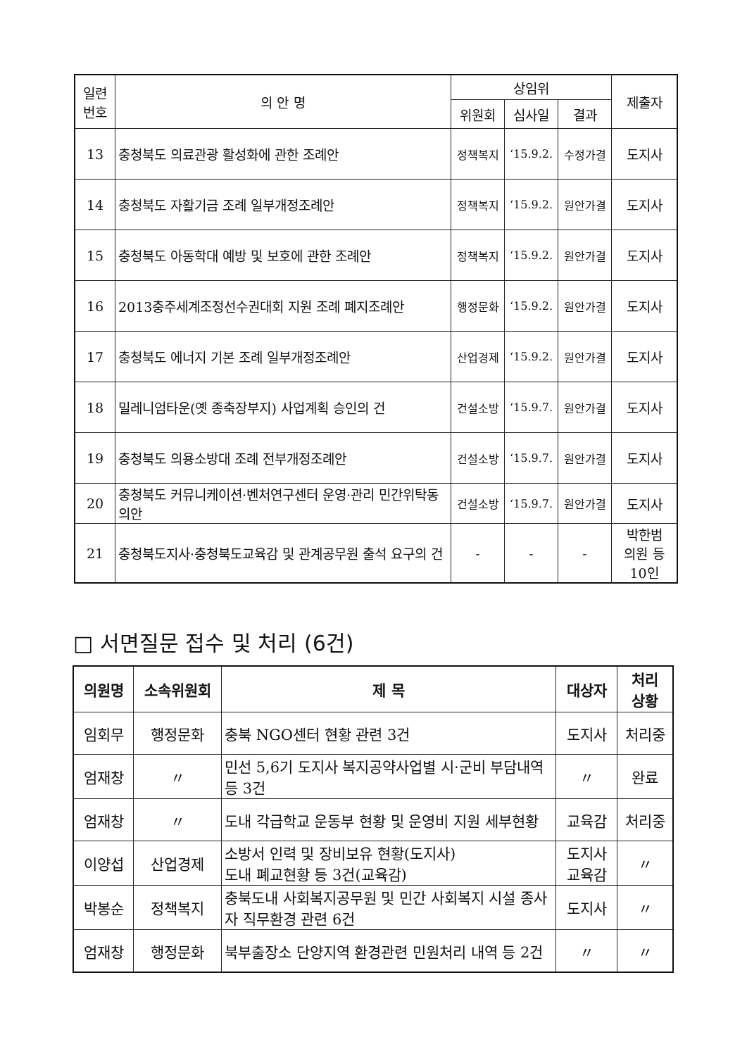| 일련 번호 | 의 안 명 | 상임위 | | | 제출자 |
| --- | --- | --- | --- | --- | --- |
| | | 위원회 | 심사일 | 결과 | |
| 13 | 충청북도 의료관광 활성화에 관한 조례안 | 정책복지 | ‘15.9.2. | 수정가결 | 도지사 |
| 14 | 충청북도 자활기금 조례 일부개정조례안 | 정책복지 | ‘15.9.2. | 원안가결 | 도지사 |
| 15 | 충청북도 아동학대 예방 및 보호에 관한 조례안 | 정책복지 | ‘15.9.2. | 원안가결 | 도지사 |
| 16 | 2013충주세계조정선수권대회 지원 조례 폐지조례안 | 행정문화 | ‘15.9.2. | 원안가결 | 도지사 |
| 17 | 충청북도 에너지 기본 조례 일부개정조례안 | 산업경제 | ‘15.9.2. | 원안가결 | 도지사 |
| 18 | 밀레니엄타운(옛 종축장부지) 사업계획 승인의 건 | 건설소방 | ‘15.9.7. | 원안가결 | 도지사 |
| 19 | 충청북도 의용소방대 조례 전부개정조례안 | 건설소방 | ‘15.9.7. | 원안가결 | 도지사 |
| 20 | 충청북도 커뮤니케이션·벤처연구센터 운영·관리 민간위탁동의안 | 건설소방 | ‘15.9.7. | 원안가결 | 도지사 |
| 21 | 충청북도지사·충청북도교육감 및 관계공무원 출석 요구의 건 | - | - | - | 박한범 의원 등 10인 |
□ 서면질문 접수 및 처리 (6건)
| 의원명 | 소속위원회 | 제 목 | 대상자 | 처리 상황 |
| --- | --- | --- | --- | --- |
| 임회무 | 행정문화 | 충북 NGO센터 현황 관련 3건 | 도지사 | 처리중 |
| 엄재창 | 〃 | 민선 5,6기 도지사 복지공약사업별 시·군비 부담내역 등 3건 | 〃 | 완료 |
| 엄재창 | 〃 | 도내 각급학교 운동부 현황 및 운영비 지원 세부현황 | 교육감 | 처리중 |
| 이양섭 | 산업경제 | 소방서 인력 및 장비보유 현황(도지사) 도내 폐교현황 등 3건(교육감) | 도지사 교육감 | 〃 |
| 박봉순 | 정책복지 | 충북도내 사회복지공무원 및 민간 사회복지 시설 종사자 직무환경 관련 6건 | 도지사 | 〃 |
| 엄재창 | 행정문화 | 북부출장소 단양지역 환경관련 민원처리 내역 등 2건 | 〃 | 〃 |